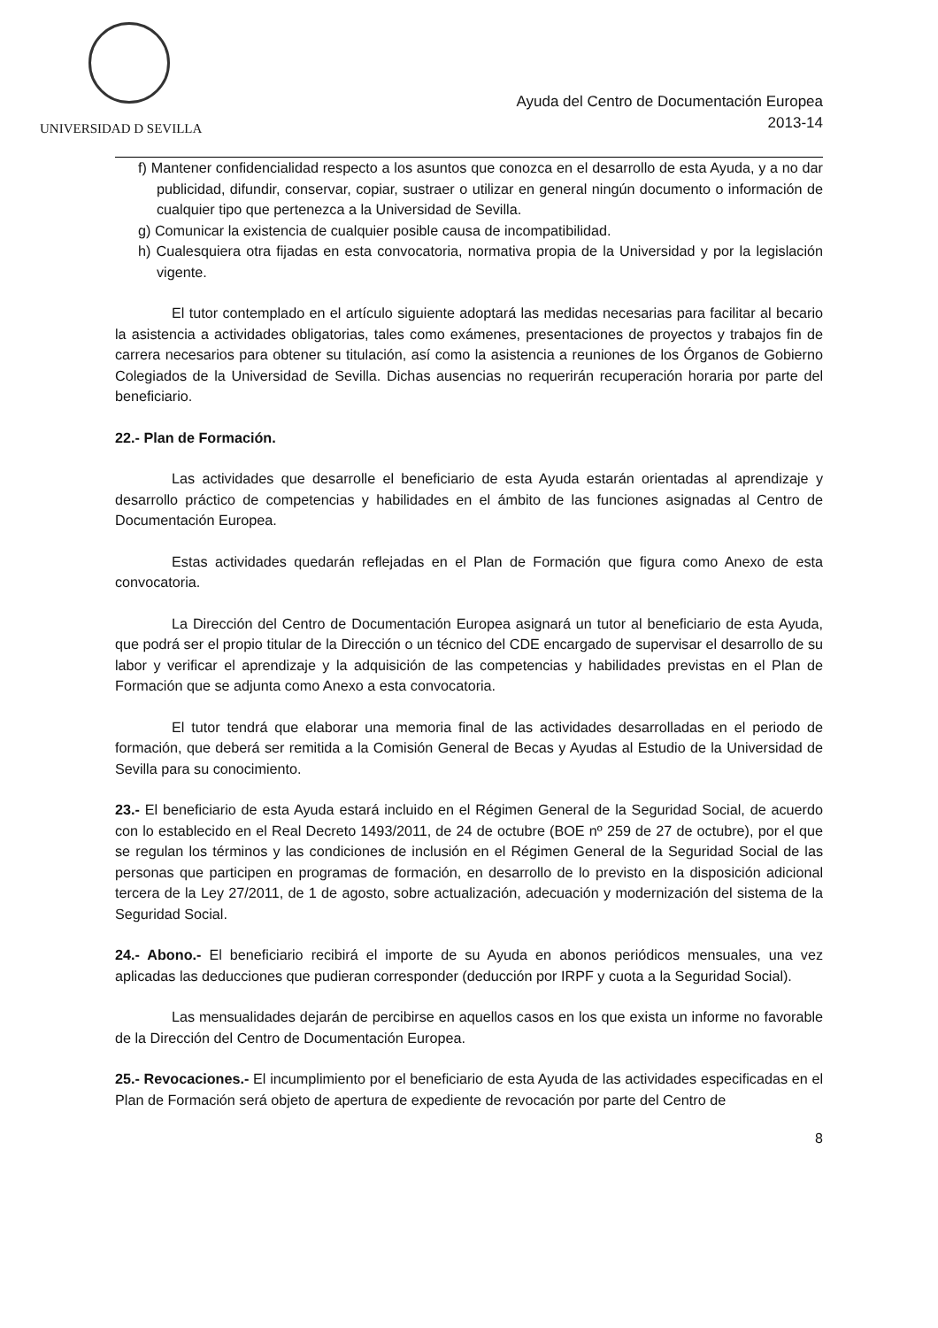UNIVERSIDAD D SEVILLA
Ayuda del Centro de Documentación Europea
2013-14
f) Mantener confidencialidad respecto a los asuntos que conozca en el desarrollo de esta Ayuda, y a no dar publicidad, difundir, conservar, copiar, sustraer o utilizar en general ningún documento o información de cualquier tipo que pertenezca a la Universidad de Sevilla.
g) Comunicar la existencia de cualquier posible causa de incompatibilidad.
h) Cualesquiera otra fijadas en esta convocatoria, normativa propia de la Universidad y por la legislación vigente.
El tutor contemplado en el artículo siguiente adoptará las medidas necesarias para facilitar al becario la asistencia a actividades obligatorias, tales como exámenes, presentaciones de proyectos y trabajos fin de carrera necesarios para obtener su titulación, así como la asistencia a reuniones de los Órganos de Gobierno Colegiados de la Universidad de Sevilla. Dichas ausencias no requerirán recuperación horaria por parte del beneficiario.
22.- Plan de Formación.
Las actividades que desarrolle el beneficiario de esta Ayuda estarán orientadas al aprendizaje y desarrollo práctico de competencias y habilidades en el ámbito de las funciones asignadas al Centro de Documentación Europea.
Estas actividades quedarán reflejadas en el Plan de Formación que figura como Anexo de esta convocatoria.
La Dirección del Centro de Documentación Europea asignará un tutor al beneficiario de esta Ayuda, que podrá ser el propio titular de la Dirección o un técnico del CDE encargado de supervisar el desarrollo de su labor y verificar el aprendizaje y la adquisición de las competencias y habilidades previstas en el Plan de Formación que se adjunta como Anexo a esta convocatoria.
El tutor tendrá que elaborar una memoria final de las actividades desarrolladas en el periodo de formación, que deberá ser remitida a la Comisión General de Becas y Ayudas al Estudio de la Universidad de Sevilla para su conocimiento.
23.- El beneficiario de esta Ayuda estará incluido en el Régimen General de la Seguridad Social, de acuerdo con lo establecido en el Real Decreto 1493/2011, de 24 de octubre (BOE nº 259 de 27 de octubre), por el que se regulan los términos y las condiciones de inclusión en el Régimen General de la Seguridad Social de las personas que participen en programas de formación, en desarrollo de lo previsto en la disposición adicional tercera de la Ley 27/2011, de 1 de agosto, sobre actualización, adecuación y modernización del sistema de la Seguridad Social.
24.- Abono.- El beneficiario recibirá el importe de su Ayuda en abonos periódicos mensuales, una vez aplicadas las deducciones que pudieran corresponder (deducción por IRPF y cuota a la Seguridad Social).
Las mensualidades dejarán de percibirse en aquellos casos en los que exista un informe no favorable de la Dirección del Centro de Documentación Europea.
25.- Revocaciones.- El incumplimiento por el beneficiario de esta Ayuda de las actividades especificadas en el Plan de Formación será objeto de apertura de expediente de revocación por parte del Centro de
8